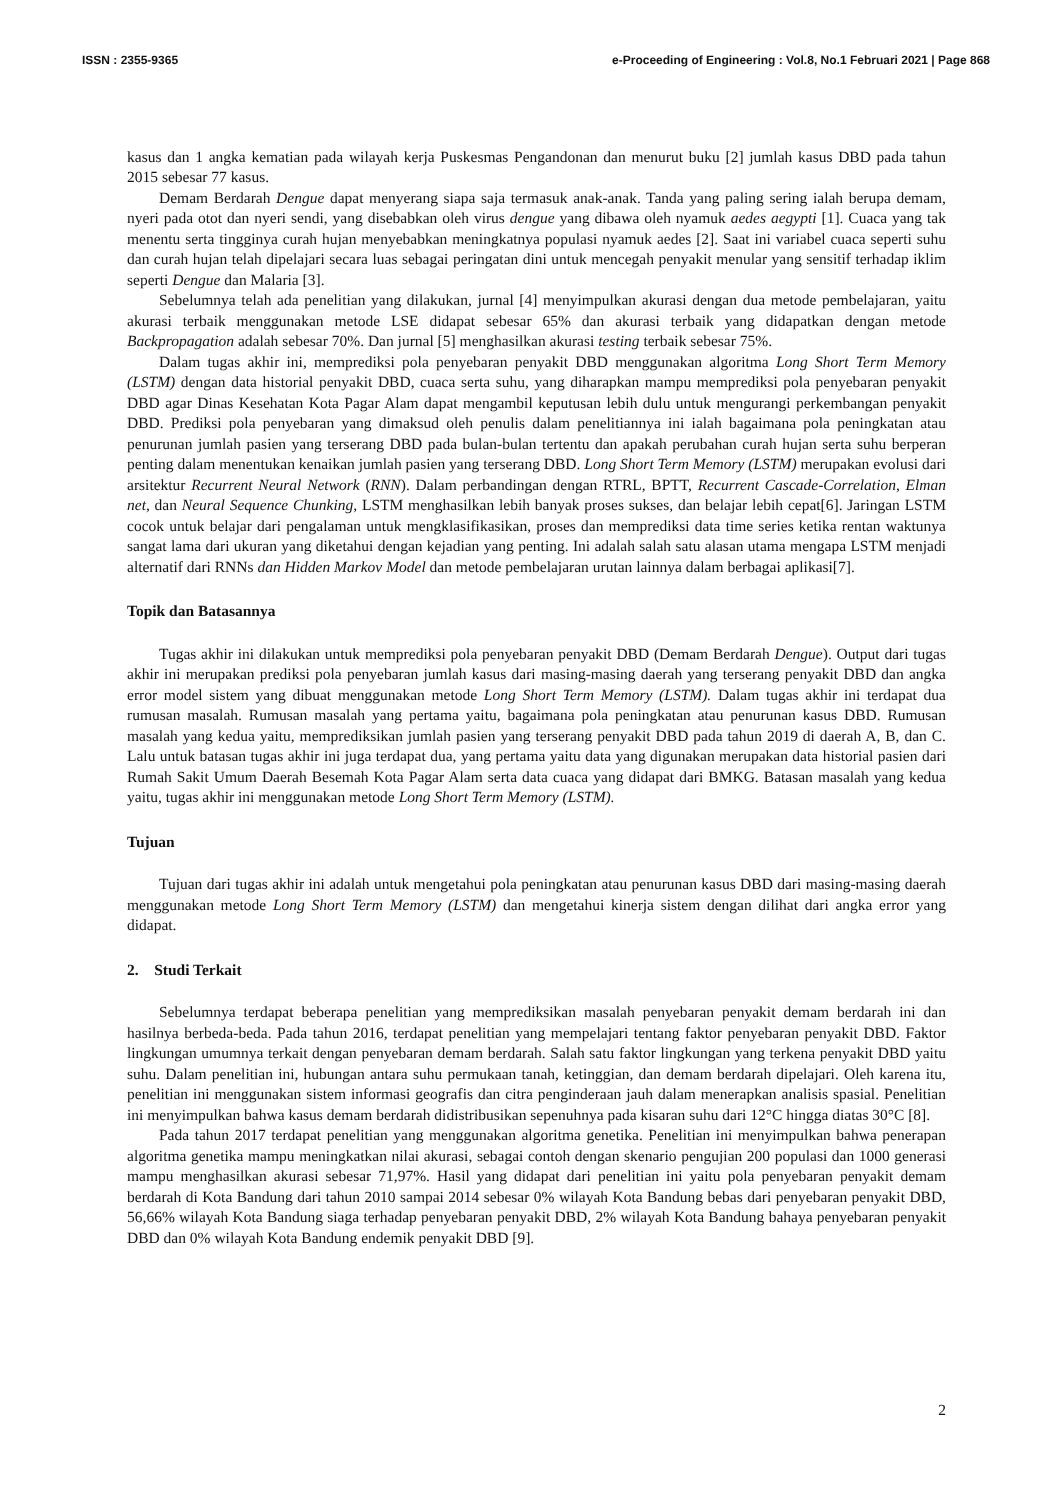ISSN : 2355-9365 e-Proceeding of Engineering : Vol.8, No.1 Februari 2021 | Page 868
kasus dan 1 angka kematian pada wilayah kerja Puskesmas Pengandonan dan menurut buku [2] jumlah kasus DBD pada tahun 2015 sebesar 77 kasus.
Demam Berdarah Dengue dapat menyerang siapa saja termasuk anak-anak. Tanda yang paling sering ialah berupa demam, nyeri pada otot dan nyeri sendi, yang disebabkan oleh virus dengue yang dibawa oleh nyamuk aedes aegypti [1]. Cuaca yang tak menentu serta tingginya curah hujan menyebabkan meningkatnya populasi nyamuk aedes [2]. Saat ini variabel cuaca seperti suhu dan curah hujan telah dipelajari secara luas sebagai peringatan dini untuk mencegah penyakit menular yang sensitif terhadap iklim seperti Dengue dan Malaria [3].
Sebelumnya telah ada penelitian yang dilakukan, jurnal [4] menyimpulkan akurasi dengan dua metode pembelajaran, yaitu akurasi terbaik menggunakan metode LSE didapat sebesar 65% dan akurasi terbaik yang didapatkan dengan metode Backpropagation adalah sebesar 70%. Dan jurnal [5] menghasilkan akurasi testing terbaik sebesar 75%.
Dalam tugas akhir ini, memprediksi pola penyebaran penyakit DBD menggunakan algoritma Long Short Term Memory (LSTM) dengan data historial penyakit DBD, cuaca serta suhu, yang diharapkan mampu memprediksi pola penyebaran penyakit DBD agar Dinas Kesehatan Kota Pagar Alam dapat mengambil keputusan lebih dulu untuk mengurangi perkembangan penyakit DBD. Prediksi pola penyebaran yang dimaksud oleh penulis dalam penelitiannya ini ialah bagaimana pola peningkatan atau penurunan jumlah pasien yang terserang DBD pada bulan-bulan tertentu dan apakah perubahan curah hujan serta suhu berperan penting dalam menentukan kenaikan jumlah pasien yang terserang DBD. Long Short Term Memory (LSTM) merupakan evolusi dari arsitektur Recurrent Neural Network (RNN). Dalam perbandingan dengan RTRL, BPTT, Recurrent Cascade-Correlation, Elman net, dan Neural Sequence Chunking, LSTM menghasilkan lebih banyak proses sukses, dan belajar lebih cepat[6]. Jaringan LSTM cocok untuk belajar dari pengalaman untuk mengklasifikasikan, proses dan memprediksi data time series ketika rentan waktunya sangat lama dari ukuran yang diketahui dengan kejadian yang penting. Ini adalah salah satu alasan utama mengapa LSTM menjadi alternatif dari RNNs dan Hidden Markov Model dan metode pembelajaran urutan lainnya dalam berbagai aplikasi[7].
Topik dan Batasannya
Tugas akhir ini dilakukan untuk memprediksi pola penyebaran penyakit DBD (Demam Berdarah Dengue). Output dari tugas akhir ini merupakan prediksi pola penyebaran jumlah kasus dari masing-masing daerah yang terserang penyakit DBD dan angka error model sistem yang dibuat menggunakan metode Long Short Term Memory (LSTM). Dalam tugas akhir ini terdapat dua rumusan masalah. Rumusan masalah yang pertama yaitu, bagaimana pola peningkatan atau penurunan kasus DBD. Rumusan masalah yang kedua yaitu, memprediksikan jumlah pasien yang terserang penyakit DBD pada tahun 2019 di daerah A, B, dan C. Lalu untuk batasan tugas akhir ini juga terdapat dua, yang pertama yaitu data yang digunakan merupakan data historial pasien dari Rumah Sakit Umum Daerah Besemah Kota Pagar Alam serta data cuaca yang didapat dari BMKG. Batasan masalah yang kedua yaitu, tugas akhir ini menggunakan metode Long Short Term Memory (LSTM).
Tujuan
Tujuan dari tugas akhir ini adalah untuk mengetahui pola peningkatan atau penurunan kasus DBD dari masing-masing daerah menggunakan metode Long Short Term Memory (LSTM) dan mengetahui kinerja sistem dengan dilihat dari angka error yang didapat.
2. Studi Terkait
Sebelumnya terdapat beberapa penelitian yang memprediksikan masalah penyebaran penyakit demam berdarah ini dan hasilnya berbeda-beda. Pada tahun 2016, terdapat penelitian yang mempelajari tentang faktor penyebaran penyakit DBD. Faktor lingkungan umumnya terkait dengan penyebaran demam berdarah. Salah satu faktor lingkungan yang terkena penyakit DBD yaitu suhu. Dalam penelitian ini, hubungan antara suhu permukaan tanah, ketinggian, dan demam berdarah dipelajari. Oleh karena itu, penelitian ini menggunakan sistem informasi geografis dan citra penginderaan jauh dalam menerapkan analisis spasial. Penelitian ini menyimpulkan bahwa kasus demam berdarah didistribusikan sepenuhnya pada kisaran suhu dari 12°C hingga diatas 30°C [8].
Pada tahun 2017 terdapat penelitian yang menggunakan algoritma genetika. Penelitian ini menyimpulkan bahwa penerapan algoritma genetika mampu meningkatkan nilai akurasi, sebagai contoh dengan skenario pengujian 200 populasi dan 1000 generasi mampu menghasilkan akurasi sebesar 71,97%. Hasil yang didapat dari penelitian ini yaitu pola penyebaran penyakit demam berdarah di Kota Bandung dari tahun 2010 sampai 2014 sebesar 0% wilayah Kota Bandung bebas dari penyebaran penyakit DBD, 56,66% wilayah Kota Bandung siaga terhadap penyebaran penyakit DBD, 2% wilayah Kota Bandung bahaya penyebaran penyakit DBD dan 0% wilayah Kota Bandung endemik penyakit DBD [9].
2